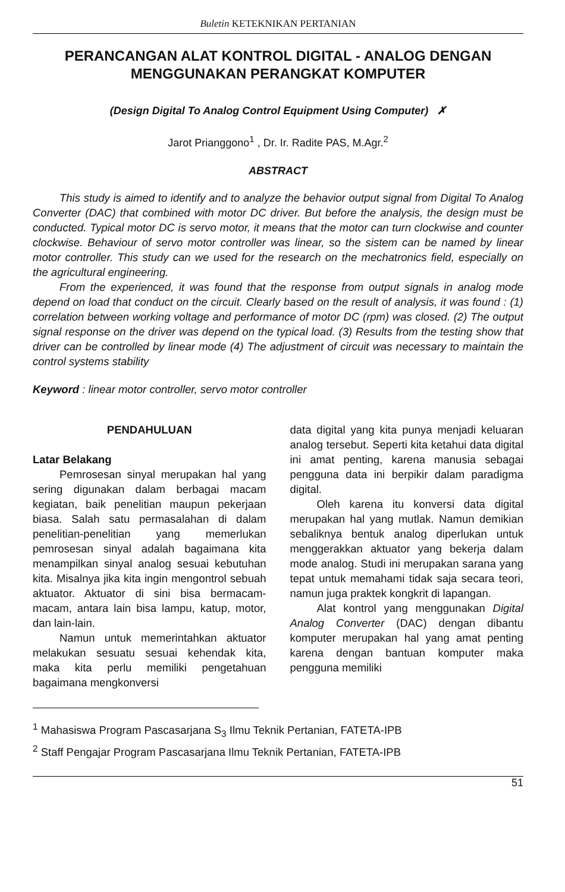Buletin KETEKNIKAN PERTANIAN
PERANCANGAN ALAT KONTROL DIGITAL - ANALOG DENGAN MENGGUNAKAN PERANGKAT KOMPUTER
(Design Digital To Analog Control Equipment Using Computer) ✗
Jarot Prianggono<sup>1</sup> , Dr. Ir. Radite PAS, M.Agr.<sup>2</sup>
ABSTRACT
This study is aimed to identify and to analyze the behavior output signal from Digital To Analog Converter (DAC) that combined with motor DC driver. But before the analysis, the design must be conducted. Typical motor DC is servo motor, it means that the motor can turn clockwise and counter clockwise. Behaviour of servo motor controller was linear, so the sistem can be named by linear motor controller. This study can we used for the research on the mechatronics field, especially on the agricultural engineering.
From the experienced, it was found that the response from output signals in analog mode depend on load that conduct on the circuit. Clearly based on the result of analysis, it was found : (1) correlation between working voltage and performance of motor DC (rpm) was closed. (2) The output signal response on the driver was depend on the typical load. (3) Results from the testing show that driver can be controlled by linear mode (4) The adjustment of circuit was necessary to maintain the control systems stability
Keyword : linear motor controller, servo motor controller
PENDAHULUAN
Latar Belakang
Pemrosesan sinyal merupakan hal yang sering digunakan dalam berbagai macam kegiatan, baik penelitian maupun pekerjaan biasa. Salah satu permasalahan di dalam penelitian-penelitian yang memerlukan pemrosesan sinyal adalah bagaimana kita menampilkan sinyal analog sesuai kebutuhan kita. Misalnya jika kita ingin mengontrol sebuah aktuator. Aktuator di sini bisa bermacam-macam, antara lain bisa lampu, katup, motor, dan lain-lain.
Namun untuk memerintahkan aktuator melakukan sesuatu sesuai kehendak kita, maka kita perlu memiliki pengetahuan bagaimana mengkonversi
data digital yang kita punya menjadi keluaran analog tersebut. Seperti kita ketahui data digital ini amat penting, karena manusia sebagai pengguna data ini berpikir dalam paradigma digital.
Oleh karena itu konversi data digital merupakan hal yang mutlak. Namun demikian sebaliknya bentuk analog diperlukan untuk menggerakkan aktuator yang bekerja dalam mode analog. Studi ini merupakan sarana yang tepat untuk memahami tidak saja secara teori, namun juga praktek kongkrit di lapangan.
Alat kontrol yang menggunakan Digital Analog Converter (DAC) dengan dibantu komputer merupakan hal yang amat penting karena dengan bantuan komputer maka pengguna memiliki
<sup>1</sup> Mahasiswa Program Pascasarjana S<sub>3</sub> Ilmu Teknik Pertanian, FATETA-IPB
<sup>2</sup> Staff Pengajar Program Pascasarjana Ilmu Teknik Pertanian, FATETA-IPB
51